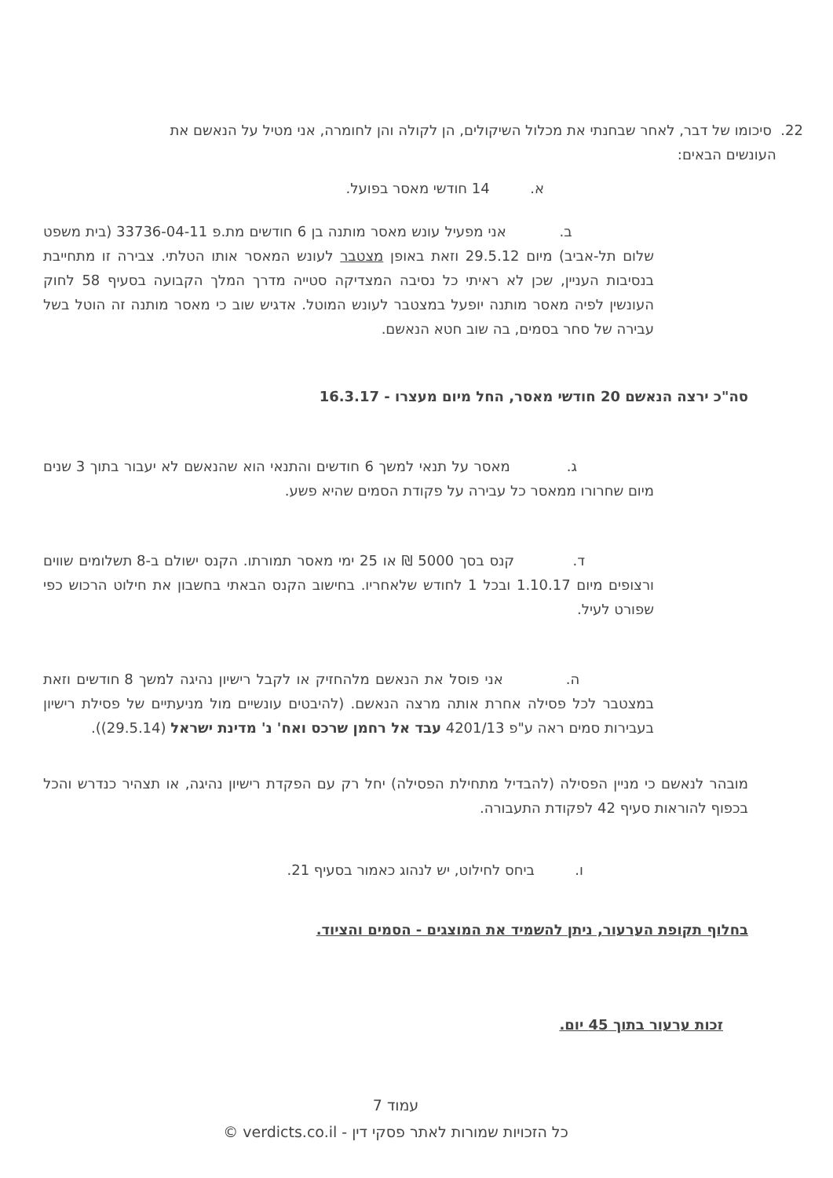22. סיכומו של דבר, לאחר שבחנתי את מכלול השיקולים, הן לקולה והן לחומרה, אני מטיל על הנאשם את
העונשים הבאים:
א. 14 חודשי מאסר בפועל.
ב. אני מפעיל עונש מאסר מותנה בן 6 חודשים מת.פ 33736-04-11 (בית משפט שלום תל-אביב) מיום 29.5.12 וזאת באופן מצטבר לעונש המאסר אותו הטלתי. צבירה זו מתחייבת בנסיבות העניין, שכן לא ראיתי כל נסיבה המצדיקה סטייה מדרך המלך הקבועה בסעיף 58 לחוק העונשין לפיה מאסר מותנה יופעל במצטבר לעונש המוטל. אדגיש שוב כי מאסר מותנה זה הוטל בשל עבירה של סחר בסמים, בה שוב חטא הנאשם.
סה"כ ירצה הנאשם 20 חודשי מאסר, החל מיום מעצרו - 16.3.17
ג. מאסר על תנאי למשך 6 חודשים והתנאי הוא שהנאשם לא יעבור בתוך 3 שנים מיום שחרורו ממאסר כל עבירה על פקודת הסמים שהיא פשע.
ד. קנס בסך 5000 ₪ או 25 ימי מאסר תמורתו. הקנס ישולם ב-8 תשלומים שווים ורצופים מיום 1.10.17 ובכל 1 לחודש שלאחריו. בחישוב הקנס הבאתי בחשבון את חילוט הרכוש כפי שפורט לעיל.
ה. אני פוסל את הנאשם מלהחזיק או לקבל רישיון נהיגה למשך 8 חודשים וזאת במצטבר לכל פסילה אחרת אותה מרצה הנאשם. (להיבטים עונשיים מול מניעתיים של פסילת רישיון בעבירות סמים ראה ע"פ 4201/13 עבד אל רחמן שרכס ואח' נ' מדינת ישראל (29.5.14)).
מובהר לנאשם כי מניין הפסילה (להבדיל מתחילת הפסילה) יחל רק עם הפקדת רישיון נהיגה, או תצהיר כנדרש והכל בכפוף להוראות סעיף 42 לפקודת התעבורה.
ו. ביחס לחילוט, יש לנהוג כאמור בסעיף 21.
בחלוף תקופת הערעור, ניתן להשמיד את המוצגים - הסמים והציוד.
זכות ערעור בתוך 45 יום.
עמוד 7
כל הזכויות שמורות לאתר פסקי דין - verdicts.co.il ©